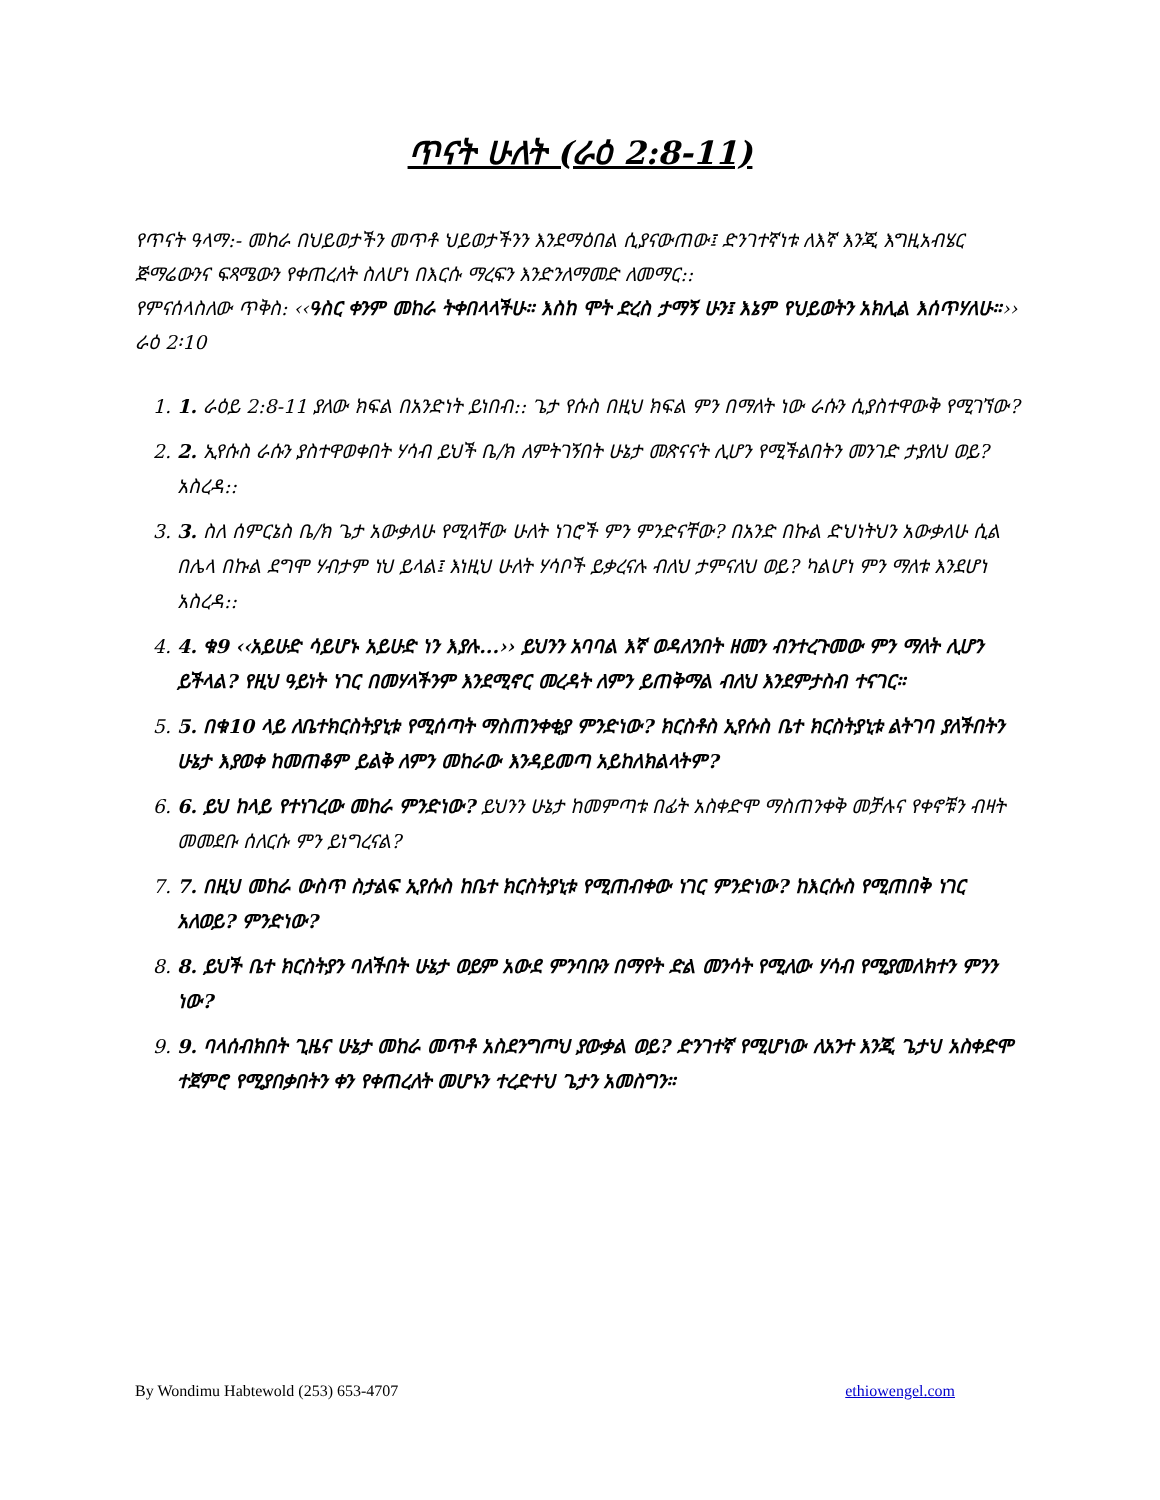ጥናት ሁለት (ራዕ 2:8-11)
የጥናት ዓላማ:- መከራ በህይወታችን መጥቶ ህይወታችንን እንደማዕበል ሲያናውጠው፤ ድንገተኛነቱ ለእኛ እንጂ እግዚአብሄር ጅማሬውንና ፍጻሜውን የቀጠረለት ስለሆነ በእርሱ ማረፍን እንድንለማመድ ለመማር::
የምናሰላስለው ጥቅስ: ‹‹ዓስር ቀንም መከራ ትቀበላላችሁ። እስከ ሞት ድረስ ታማኝ ሁን፤ እኔም የህይወትን አክሊል እሰጥሃለሁ።›› ራዕ 2፡10
1. 1. ራዕይ 2:8-11 ያለው ክፍል በአንድነት ይነበብ:: ጌታ የሱስ በዚህ ክፍል ምን በማለት ነው ራሱን ሲያስተዋውቅ የሚገኘው?
2. 2. ኢየሱስ ራሱን ያስተዋወቀበት ሃሳብ ይህች ቤ/ክ ለምትገኝበት ሁኔታ መጽናናት ሊሆን የሚችልበትን መንገድ ታያለህ ወይ? አስረዳ::
3. 3. ስለ ሰምርኔስ ቤ/ክ ጌታ አውቃለሁ የሚላቸው ሁለት ነገሮች ምን ምንድናቸው? በአንድ በኩል ድህነትህን አውቃለሁ ሲል በሌላ በኩል ደግሞ ሃብታም ነህ ይላል፤ እነዚህ ሁለት ሃሳቦች ይቃረናሉ ብለህ ታምናለህ ወይ? ካልሆነ ምን ማለቱ እንደሆነ አስረዳ::
4. 4. ቁ9 ‹‹አይሁድ ሳይሆኑ አይሁድ ነን እያሉ...›› ይህንን አባባል እኛ ወዳለንበት ዘመን ብንተረጉመው ምን ማለት ሊሆን ይችላል? የዚህ ዓይነት ነገር በመሃላችንም እንደሚኖር መረዳት ለምን ይጠቅማል ብለህ እንደምታስብ ተናገር።
5. 5. በቁ10 ላይ ለቤተክርስትያኒቱ የሚሰጣት ማስጠንቀቂያ ምንድነው? ክርስቶስ ኢየሱስ ቤተ ክርስትያኒቱ ልትገባ ያለችበትን ሁኔታ እያወቀ ከመጠቆም ይልቅ ለምን መከራው እንዳይመጣ አይከለክልላትም?
6. 6. ይህ ከላይ የተነገረው መከራ ምንድነው? ይህንን ሁኔታ ከመምጣቱ በፊት አስቀድሞ ማስጠንቀቅ መቻሉና የቀኖቹን ብዛት መመደቡ ሰለርሱ ምን ይነግረናል?
7. 7. በዚህ መከራ ውስጥ ስታልፍ ኢየሱስ ከቤተ ክርስትያኒቱ የሚጠብቀው ነገር ምንድነው? ከእርሱስ የሚጠበቅ ነገር አለወይ? ምንድነው?
8. 8. ይህች ቤተ ክርስትያን ባለችበት ሁኔታ ወይም አውደ ምንባቡን በማየት ድል መንሳት የሚለው ሃሳብ የሚያመለክተን ምንን ነው?
9. 9. ባላሰብክበት ጊዜና ሁኔታ መከራ መጥቶ አስደንግጦህ ያውቃል ወይ? ድንገተኛ የሚሆነው ለአንተ እንጂ ጌታህ አስቀድሞ ተጀምሮ የሚያበቃበትን ቀን የቀጠረለት መሆኑን ተረድተህ ጌታን አመስግን።
By Wondimu Habtewold (253) 653-4707 ethiowengel.com